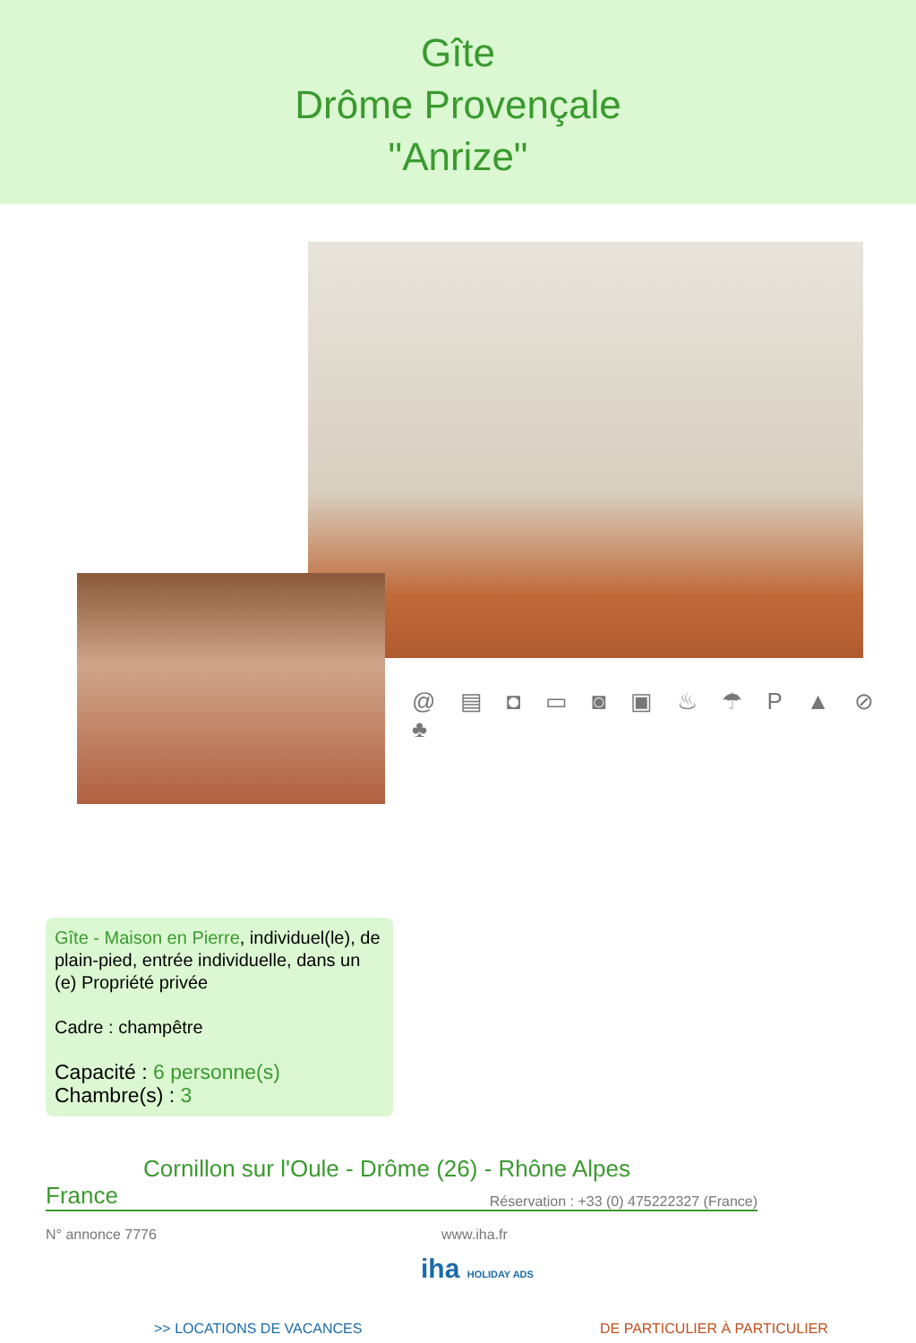Gîte
Drôme Provençale
"Anrize"
@ ▤ ◘ ▭ ◙ ▣ ♨ ☂ P ▲ ⊘ ♣
Gîte - Maison en Pierre, individuel(le), de plain-pied, entrée individuelle, dans un (e) Propriété privée
Cadre : champêtre
Capacité : 6 personne(s)
Chambre(s) : 3
Cornillon sur l'Oule - Drôme (26) - Rhône Alpes
France Réservation : +33 (0) 475222327 (France)
N° annonce 7776 www.iha.fr
iha HOLIDAY ADS
>> LOCATIONS DE VACANCES DE PARTICULIER À PARTICULIER